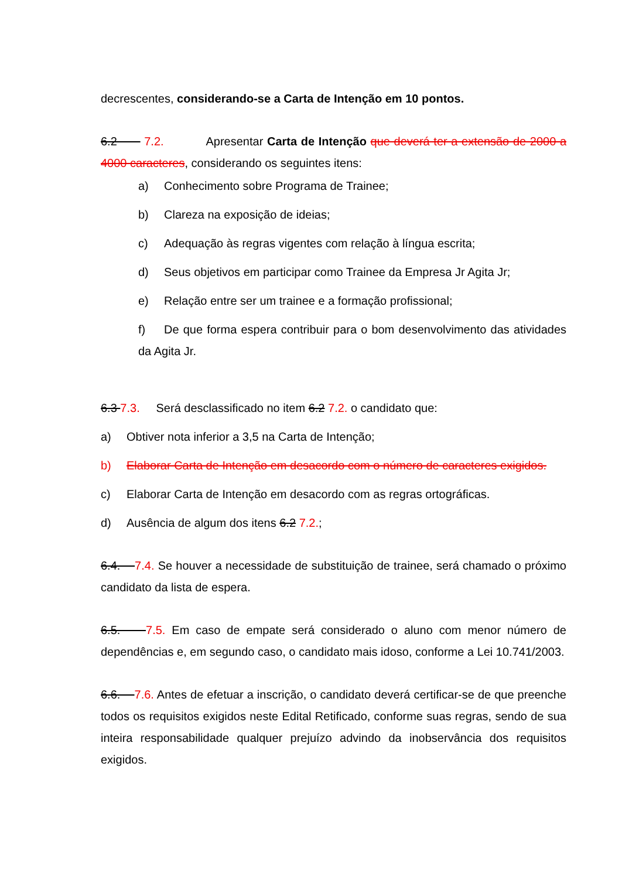decrescentes, considerando-se a Carta de Intenção em 10 pontos.
6.2 7.2. Apresentar Carta de Intenção que deverá ter a extensão de 2000 a 4000 caracteres, considerando os seguintes itens:
a) Conhecimento sobre Programa de Trainee;
b) Clareza na exposição de ideias;
c) Adequação às regras vigentes com relação à língua escrita;
d) Seus objetivos em participar como Trainee da Empresa Jr Agita Jr;
e) Relação entre ser um trainee e a formação profissional;
f) De que forma espera contribuir para o bom desenvolvimento das atividades da Agita Jr.
6.3 7.3. Será desclassificado no item 6.2 7.2. o candidato que:
a) Obtiver nota inferior a 3,5 na Carta de Intenção;
b) Elaborar Carta de Intenção em desacordo com o número de caracteres exigidos.
c) Elaborar Carta de Intenção em desacordo com as regras ortográficas.
d) Ausência de algum dos itens 6.2 7.2.;
6.4. 7.4. Se houver a necessidade de substituição de trainee, será chamado o próximo candidato da lista de espera.
6.5. 7.5. Em caso de empate será considerado o aluno com menor número de dependências e, em segundo caso, o candidato mais idoso, conforme a Lei 10.741/2003.
6.6. 7.6. Antes de efetuar a inscrição, o candidato deverá certificar-se de que preenche todos os requisitos exigidos neste Edital Retificado, conforme suas regras, sendo de sua inteira responsabilidade qualquer prejuízo advindo da inobservância dos requisitos exigidos.